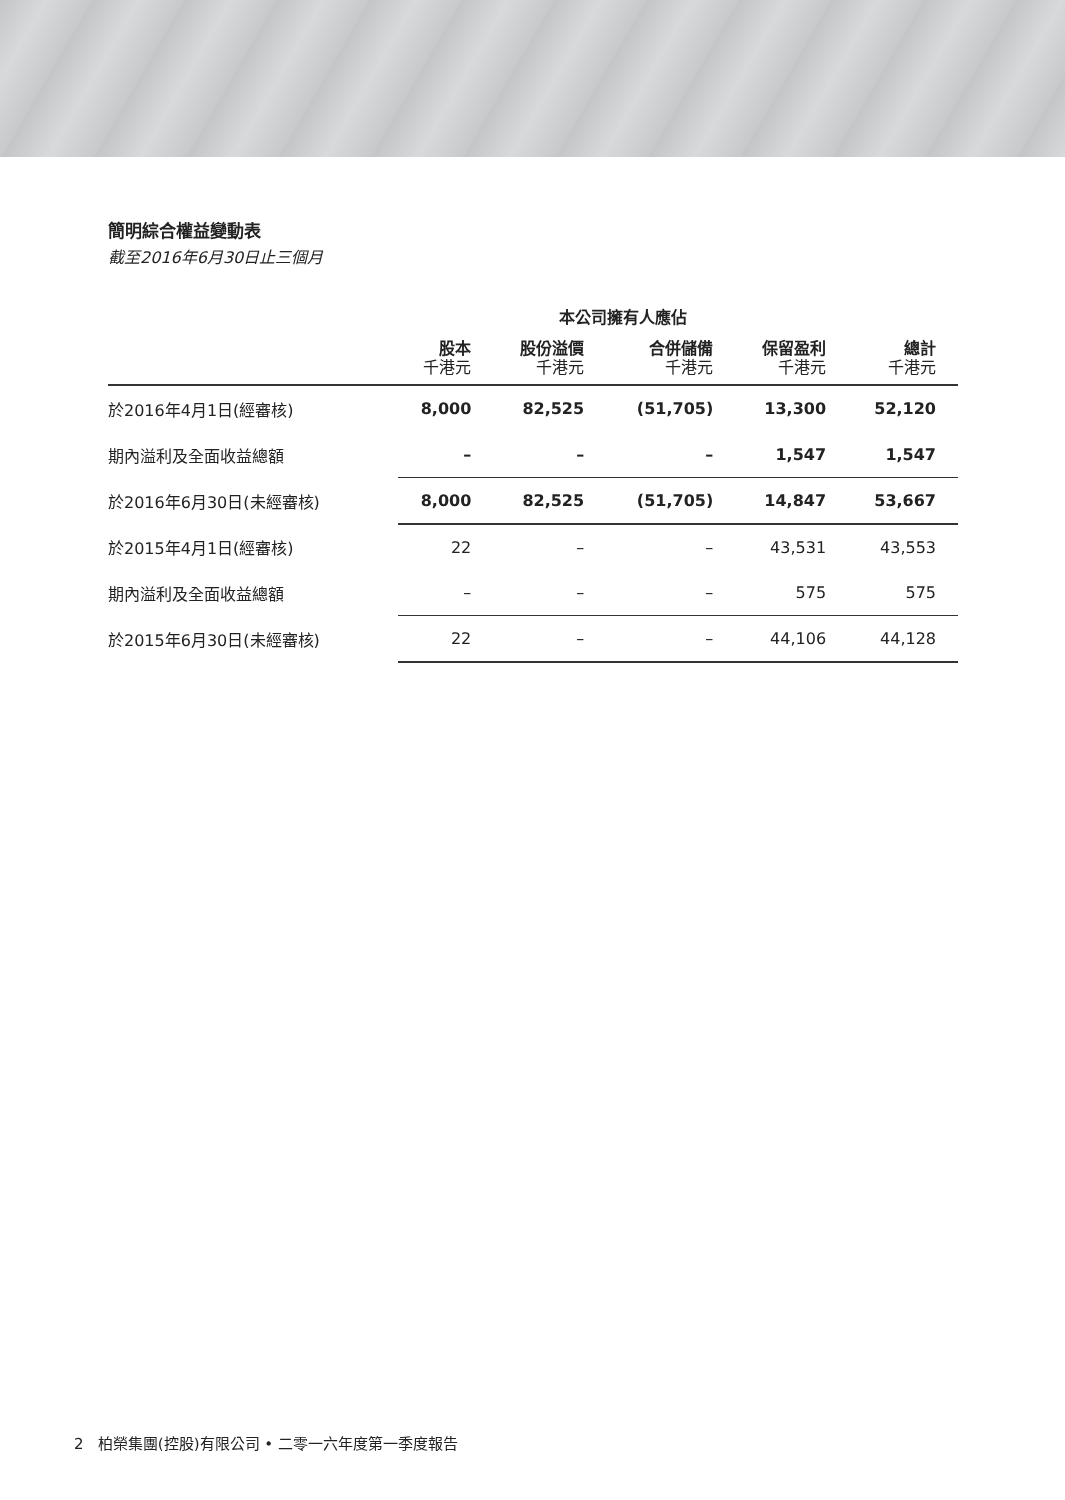簡明綜合權益變動表
截至2016年6月30日止三個月
| | 本公司擁有人應佔 | | | | |
| --- | --- | --- | --- | --- | --- |
| | 股本 千港元 | 股份溢價 千港元 | 合併儲備 千港元 | 保留盈利 千港元 | 總計 千港元 |
| 於2016年4月1日(經審核) | 8,000 | 82,525 | (51,705) | 13,300 | 52,120 |
| 期內溢利及全面收益總額 | – | – | – | 1,547 | 1,547 |
| 於2016年6月30日(未經審核) | 8,000 | 82,525 | (51,705) | 14,847 | 53,667 |
| 於2015年4月1日(經審核) | 22 | – | – | 43,531 | 43,553 |
| 期內溢利及全面收益總額 | – | – | – | 575 | 575 |
| 於2015年6月30日(未經審核) | 22 | – | – | 44,106 | 44,128 |
2 柏榮集團(控股)有限公司 • 二零一六年度第一季度報告